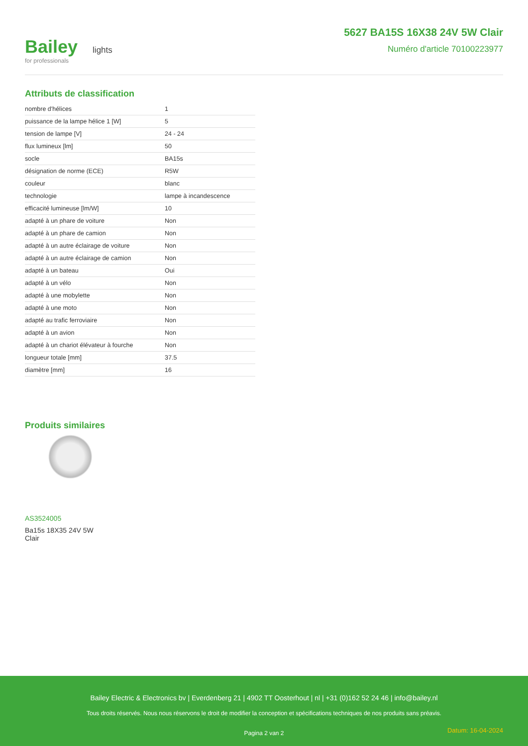Bailey lights
for professionals
5627 BA15S 16X38 24V 5W Clair
Numéro d'article 70100223977
Attributs de classification
| nombre d'hélices | 1 |
| puissance de la lampe hélice 1 [W] | 5 |
| tension de lampe [V] | 24 - 24 |
| flux lumineux [lm] | 50 |
| socle | BA15s |
| désignation de norme (ECE) | R5W |
| couleur | blanc |
| technologie | lampe à incandescence |
| efficacité lumineuse [lm/W] | 10 |
| adapté à un phare de voiture | Non |
| adapté à un phare de camion | Non |
| adapté à un autre éclairage de voiture | Non |
| adapté à un autre éclairage de camion | Non |
| adapté à un bateau | Oui |
| adapté à un vélo | Non |
| adapté à une mobylette | Non |
| adapté à une moto | Non |
| adapté au trafic ferroviaire | Non |
| adapté à un avion | Non |
| adapté à un chariot élévateur à fourche | Non |
| longueur totale [mm] | 37.5 |
| diamètre [mm] | 16 |
Produits similaires
AS3524005
Ba15s 18X35 24V 5W Clair
Bailey Electric & Electronics bv | Everdenberg 21 | 4902 TT Oosterhout | nl | +31 (0)162 52 24 46 | info@bailey.nl
Tous droits réservés. Nous nous réservons le droit de modifier la conception et spécifications techniques de nos produits sans préavis.
Pagina 2 van 2
Datum: 16-04-2024